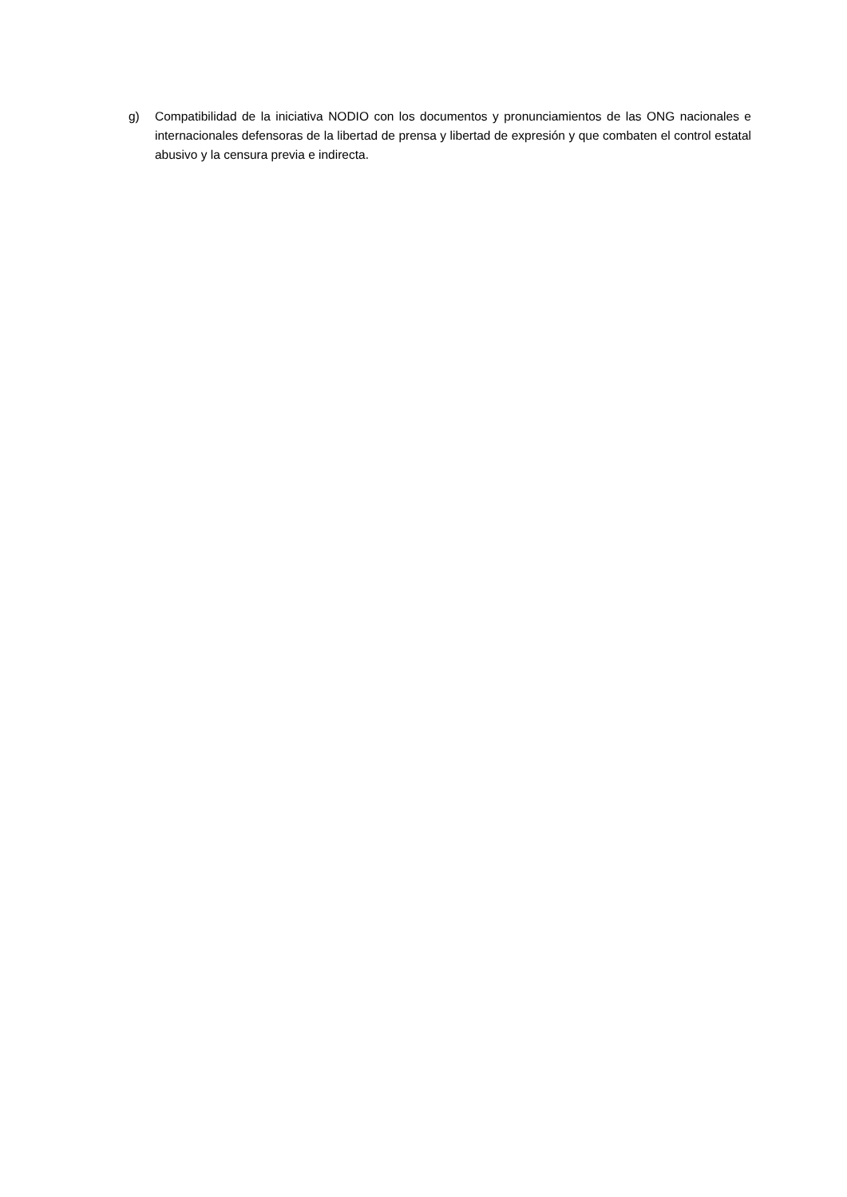g) Compatibilidad de la iniciativa NODIO con los documentos y pronunciamientos de las ONG nacionales e internacionales defensoras de la libertad de prensa y libertad de expresión y que combaten el control estatal abusivo y la censura previa e indirecta.